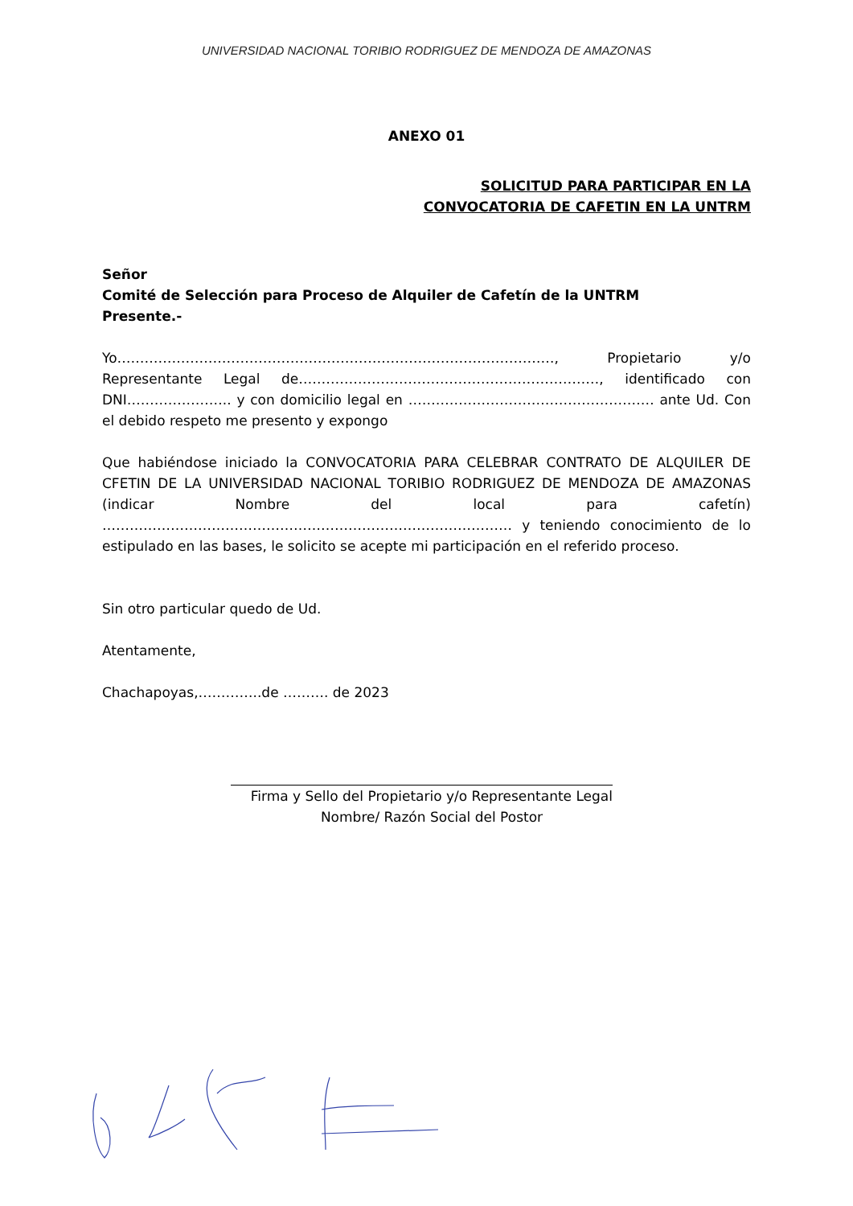UNIVERSIDAD NACIONAL TORIBIO RODRIGUEZ DE MENDOZA DE AMAZONAS
ANEXO 01
SOLICITUD PARA PARTICIPAR EN LA
CONVOCATORIA DE CAFETIN EN LA UNTRM
Señor
Comité de Selección para Proceso de Alquiler de Cafetín de la UNTRM
Presente.-
Yo……………………………………………………………………………………, Propietario y/o Representante Legal de…………………………………………………………, identificado con DNI………………….. y con domicilio legal en ……………………………………………… ante Ud. Con el debido respeto me presento y expongo
Que habiéndose iniciado la CONVOCATORIA PARA CELEBRAR CONTRATO DE ALQUILER DE CFETIN DE LA UNIVERSIDAD NACIONAL TORIBIO RODRIGUEZ DE MENDOZA DE AMAZONAS (indicar Nombre del local para cafetín) ……………………………………………………………………………… y teniendo conocimiento de lo estipulado en las bases, le solicito se acepte mi participación en el referido proceso.
Sin otro particular quedo de Ud.
Atentamente,
Chachapoyas,…………..de ………. de 2023
Firma y Sello del Propietario y/o Representante Legal
Nombre/ Razón Social del Postor